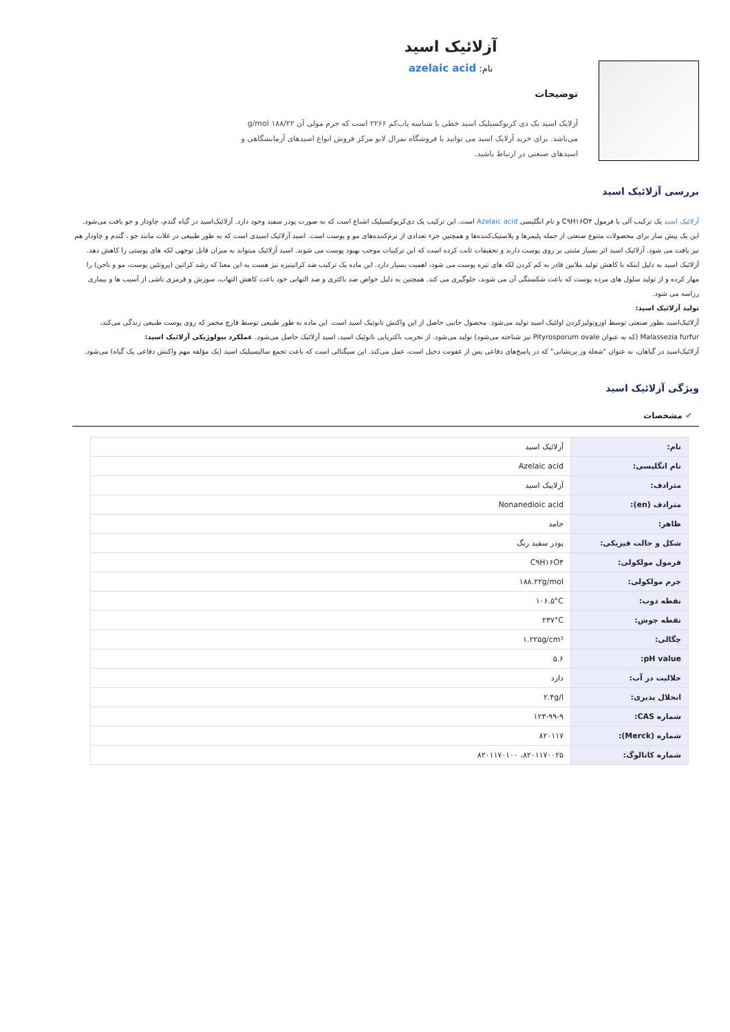آزلائیک اسید
نام: azelaic acid
توضیحات
آزلایک اسید یک دی کربوکسیلیک اسید خطی با شناسه پاب‌کم ۲۲۶۶ است که جرم مولی آن ۱۸۸/۲۲ g/mol می‌باشد. برای خرید آزلایک اسید می توانید با فروشگاه نمرال لابو مرکز فروش انواع اسیدهای آزمایشگاهی و اسیدهای صنعتی در ارتباط باشید.
بررسی آزلائیک اسید
آزلائیک اسید یک ترکیب آلی با فرمول C۹H۱۶O۴ و نام انگلیسی Azelaic acid است. این ترکیب یک دی‌کربوکسیلیک اشباع است که به صورت پودر سفید وجود دارد. آزلائیک‌اسید در گیاه گندم، چاودار و جو یافت می‌شود. این یک پیش ساز برای محصولات متنوع صنعتی از جمله پلیمرها و پلاستیک‌کننده‌ها و همچنین جزء تعدادی از نرم‌کننده‌های مو و پوست است. اسید آزلائیک اسیدی است که به طور طبیعی در غلات مانند جو ، گندم و چاودار هم نیز یافت می شود. آزلائیک اسید اثر بسیار مثبتی بر روی پوست دارند و تحقیقات ثابت کرده است که این ترکیبات موجب بهبود پوست می شوند. اسید آزلائیک میتواند به میزان قابل توجهی لکه های پوستی را کاهش دهد. آزلائیک اسید به دلیل اینکه با کاهش تولید ملانین قادر به کم کردن لکه های تیره پوست می شود، اهمیت بسیار دارد. این ماده یک ترکیب ضد کراتینیزه نیز هست به این معنا که رشد کراتین (پروتئین پوست، مو و ناخن) را مهار کرده و از تولید سلول های مرده پوست که باعث شکستگی آن می شوند، جلوگیری می کند. همچنین به دلیل خواص ضد باکتری و ضد التهابی خود باعث کاهش التهاب، سوزش و قرمزی ناشی از آسیب ها و بیماری رزاسه می شود.
تولید آزلائیک اسید:
آزلائیک‌اسید بطور صنعتی توسط اوزونولیزکردن اولئیک اسید تولید می‌شود. محصول جانبی حاصل از این واکنش نانوئیک اسید است. این ماده به طور طبیعی توسط قارچ مخمر که روی پوست طبیعی زندگی می‌کند، Malassezia furfur (که به عنوان Pityrosporum ovale نیز شناخته می‌شود) تولید می‌شود. از تخریب باکتریایی نانوئیک اسید، اسید آزلائیک حاصل می‌شود. عملکرد بیولوژیکی آزلائیک اسید:
آزلائیک‌اسید در گیاهان، به عنوان "شعله ور پریشانی" که در پاسخ‌های دفاعی پس از عفونت دخیل است، عمل می‌کند. این سیگنالی است که باعث تجمع سالیسیلیک اسید (یک مؤلفه مهم واکنش دفاعی یک گیاه) می‌شود.
ویژگی آزلائیک اسید
✔ مشخصات
| نام: | آزلائیک اسید |
| نام انگلیسی: | Azelaic acid |
| مترادف: | آزلاییک اسید |
| مترادف (en): | Nonanedioic acid |
| ظاهر: | جامد |
| شکل و حالت فیزیکی: | پودر سفید رنگ |
| فرمول مولکولی: | C۹H۱۶O۴ |
| جرم مولکولی: | ۱۸۸.۲۲g/mol |
| نقطه ذوب: | ۱۰۶.۵°C |
| نقطه جوش: | ۲۳۷°C |
| چگالی: | ۱.۲۲۵g/cm³ |
| pH value: | ۵.۶ |
| حلالیت در آب: | دارد |
| انحلال پذیری: | ۲.۴g/l |
| شماره CAS: | ۱۲۳-۹۹-۹ |
| شماره (Merck): | ۸۲۰۱۱۷ |
| شماره کاتالوگ: | ۸۲۰۱۱۷۰۰۲۵، ۸۲۰۱۱۷۰۱۰۰ |